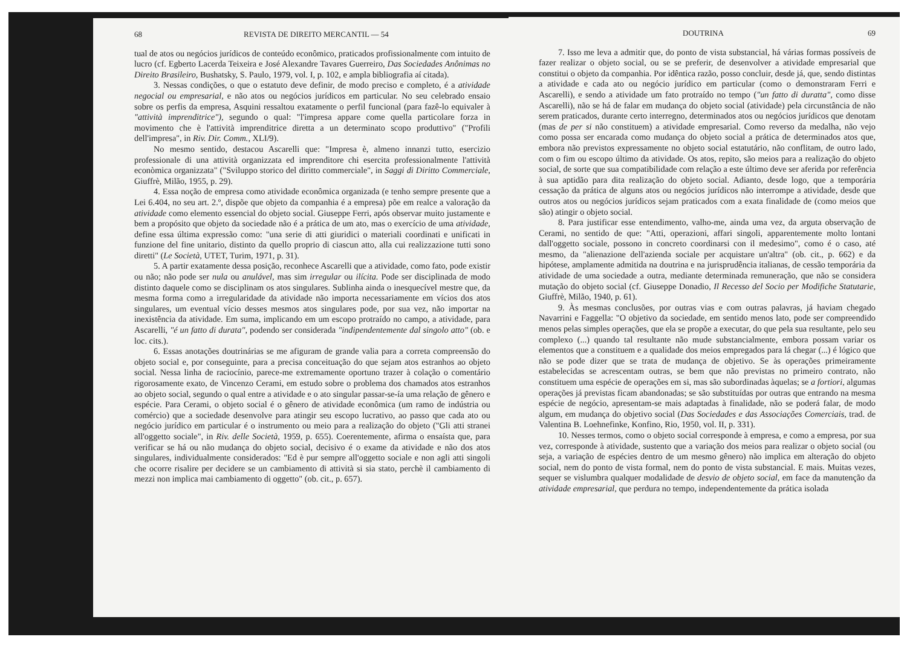68 REVISTA DE DIREITO MERCANTIL — 54
tual de atos ou negócios jurídicos de conteúdo econômico, praticados profissionalmente com intuito de lucro (cf. Egberto Lacerda Teixeira e José Alexandre Tavares Guerreiro, Das Sociedades Anônimas no Direito Brasileiro, Bushatsky, S. Paulo, 1979, vol. I, p. 102, e ampla bibliografia aí citada).
3. Nessas condições, o que o estatuto deve definir, de modo preciso e completo, é a atividade negocial ou empresarial, e não atos ou negócios jurídicos em particular. No seu celebrado ensaio sobre os perfis da empresa, Asquini ressaltou exatamente o perfil funcional (para fazê-lo equivaler à "attività imprenditrice"), segundo o qual: "l'impresa appare come quella particolare forza in movimento che è l'attività imprenditrice diretta a un determinato scopo produttivo" ("Profili dell'impresa", in Riv. Dir. Comm., XLI/9).
No mesmo sentido, destacou Ascarelli que: "Impresa è, almeno innanzi tutto, esercizio professionale di una attività organizzata ed imprenditore chi esercita professionalmente l'attività econòmica organizzata" ("Sviluppo storico del diritto commerciale", in Saggi di Diritto Commerciale, Giuffrè, Milão, 1955, p. 29).
4. Essa noção de empresa como atividade econômica organizada (e tenho sempre presente que a Lei 6.404, no seu art. 2.º, dispõe que objeto da companhia é a empresa) põe em realce a valoração da atividade como elemento essencial do objeto social. Giuseppe Ferri, após observar muito justamente e bem a propósito que objeto da sociedade não é a prática de um ato, mas o exercício de uma atividade, define essa última expressão como: "una serie di atti giuridici o materiali coordinati e unificati in funzione del fine unitario, distinto da quello proprio di ciascun atto, alla cui realizzazione tutti sono diretti" (Le Società, UTET, Turim, 1971, p. 31).
5. A partir exatamente dessa posição, reconhece Ascarelli que a atividade, como fato, pode existir ou não; não pode ser nula ou anulável, mas sim irregular ou ilícita. Pode ser disciplinada de modo distinto daquele como se disciplinam os atos singulares. Sublinha ainda o inesquecível mestre que, da mesma forma como a irregularidade da atividade não importa necessariamente em vícios dos atos singulares, um eventual vício desses mesmos atos singulares pode, por sua vez, não importar na inexistência da atividade. Em suma, implicando em um escopo protraído no campo, a atividade, para Ascarelli, "é un fatto di durata", podendo ser considerada "indipendentemente dal singolo atto" (ob. e loc. cits.).
6. Essas anotações doutrinárias se me afiguram de grande valia para a correta compreensão do objeto social e, por conseguinte, para a precisa conceituação do que sejam atos estranhos ao objeto social. Nessa linha de raciocínio, parece-me extremamente oportuno trazer à colação o comentário rigorosamente exato, de Vincenzo Cerami, em estudo sobre o problema dos chamados atos estranhos ao objeto social, segundo o qual entre a atividade e o ato singular passar-se-ía uma relação de gênero e espécie. Para Cerami, o objeto social é o gênero de atividade econômica (um ramo de indústria ou comércio) que a sociedade desenvolve para atingir seu escopo lucrativo, ao passo que cada ato ou negócio jurídico em particular é o instrumento ou meio para a realização do objeto ("Gli atti stranei all'oggetto sociale", in Riv. delle Società, 1959, p. 655). Coerentemente, afirma o ensaísta que, para verificar se há ou não mudança do objeto social, decisivo é o exame da atividade e não dos atos singulares, individualmente considerados: "Ed è pur sempre all'oggetto sociale e non agli atti singoli che ocorre risalire per decidere se un cambiamento di attività si sia stato, perchè il cambiamento di mezzi non implica mai cambiamento di oggetto" (ob. cit., p. 657).
DOUTRINA 69
7. Isso me leva a admitir que, do ponto de vista substancial, há várias formas possíveis de fazer realizar o objeto social, ou se se preferir, de desenvolver a atividade empresarial que constitui o objeto da companhia. Por idêntica razão, posso concluir, desde já, que, sendo distintas a atividade e cada ato ou negócio jurídico em particular (como o demonstraram Ferri e Ascarelli), e sendo a atividade um fato protraído no tempo ("un fatto di duratta", como disse Ascarelli), não se há de falar em mudança do objeto social (atividade) pela circunstância de não serem praticados, durante certo interregno, determinados atos ou negócios jurídicos que denotam (mas de per si não constituem) a atividade empresarial. Como reverso da medalha, não vejo como possa ser encarada como mudança do objeto social a prática de determinados atos que, embora não previstos expressamente no objeto social estatutário, não conflitam, de outro lado, com o fim ou escopo último da atividade. Os atos, repito, são meios para a realização do objeto social, de sorte que sua compatibilidade com relação a este último deve ser aferida por referência à sua aptidão para dita realização do objeto social. Adianto, desde logo, que a temporária cessação da prática de alguns atos ou negócios jurídicos não interrompe a atividade, desde que outros atos ou negócios jurídicos sejam praticados com a exata finalidade de (como meios que são) atingir o objeto social.
8. Para justificar esse entendimento, valho-me, ainda uma vez, da arguta observação de Cerami, no sentido de que: "Atti, operazioni, affari singoli, apparentemente molto lontani dall'oggetto sociale, possono in concreto coordinarsi con il medesimo", como é o caso, até mesmo, da "alienazione dell'azienda sociale per acquistare un'altra" (ob. cit., p. 662) e da hipótese, amplamente admitida na doutrina e na jurisprudência italianas, de cessão temporária da atividade de uma sociedade a outra, mediante determinada remuneração, que não se considera mutação do objeto social (cf. Giuseppe Donadio, Il Recesso del Socio per Modifiche Statutarie, Giuffrè, Milão, 1940, p. 61).
9. Às mesmas conclusões, por outras vias e com outras palavras, já haviam chegado Navarrini e Faggella: "O objetivo da sociedade, em sentido menos lato, pode ser compreendido menos pelas simples operações, que ela se propõe a executar, do que pela sua resultante, pelo seu complexo (...) quando tal resultante não mude substancialmente, embora possam variar os elementos que a constituem e a qualidade dos meios empregados para lá chegar (...) é lógico que não se pode dizer que se trata de mudança de objetivo. Se às operações primeiramente estabelecidas se acrescentam outras, se bem que não previstas no primeiro contrato, não constituem uma espécie de operações em si, mas são subordinadas àquelas; se a fortiori, algumas operações já previstas ficam abandonadas; se são substituídas por outras que entrando na mesma espécie de negócio, apresentam-se mais adaptadas à finalidade, não se poderá falar, de modo algum, em mudança do objetivo social (Das Sociedades e das Associações Comerciais, trad. de Valentina B. Loehnefinke, Konfino, Rio, 1950, vol. II, p. 331).
10. Nesses termos, como o objeto social corresponde à empresa, e como a empresa, por sua vez, corresponde à atividade, sustento que a variação dos meios para realizar o objeto social (ou seja, a variação de espécies dentro de um mesmo gênero) não implica em alteração do objeto social, nem do ponto de vista formal, nem do ponto de vista substancial. E mais. Muitas vezes, sequer se vislumbra qualquer modalidade de desvio de objeto social, em face da manutenção da atividade empresarial, que perdura no tempo, independentemente da prática isolada